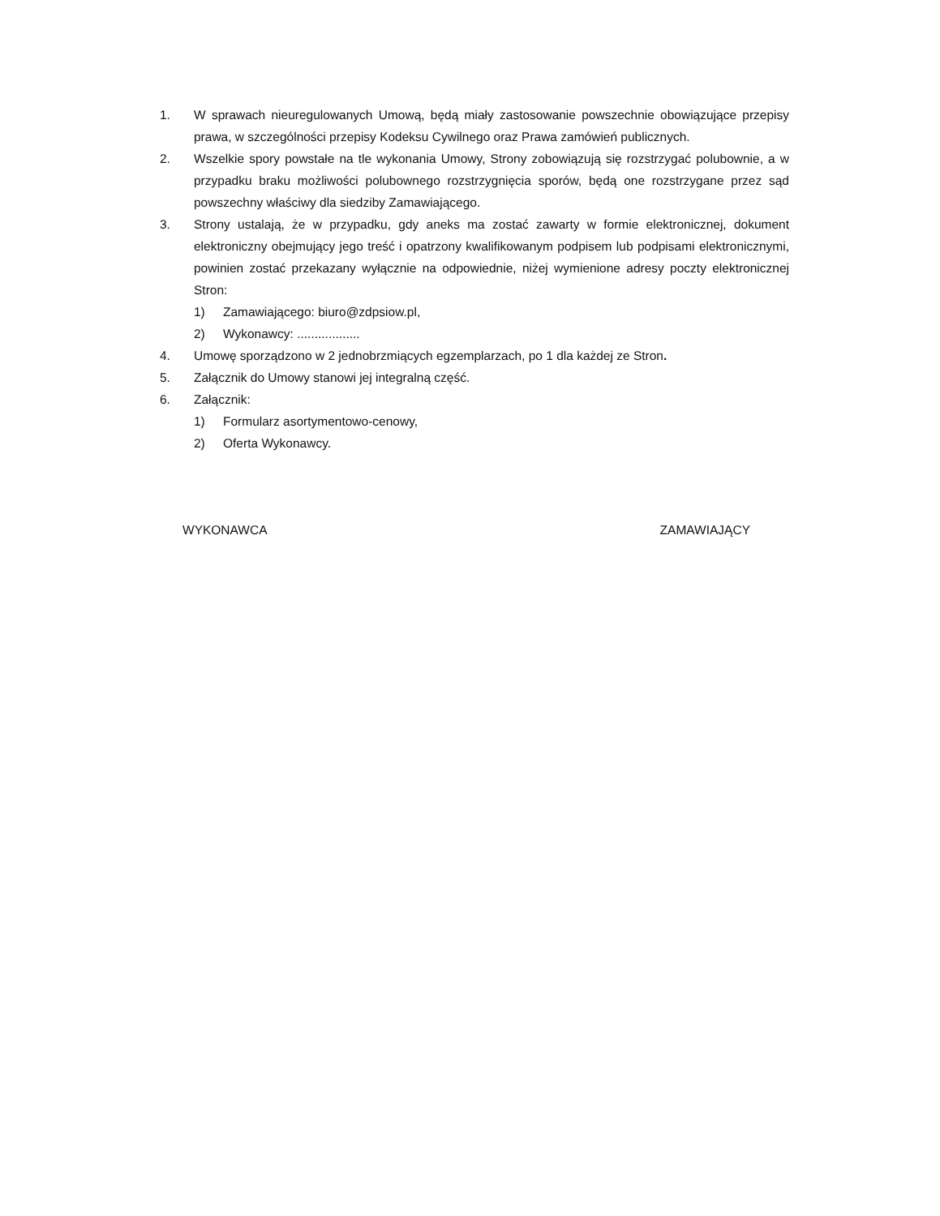1. W sprawach nieuregulowanych Umową, będą miały zastosowanie powszechnie obowiązujące przepisy prawa, w szczególności przepisy Kodeksu Cywilnego oraz Prawa zamówień publicznych.
2. Wszelkie spory powstałe na tle wykonania Umowy, Strony zobowiązują się rozstrzygać polubownie, a w przypadku braku możliwości polubownego rozstrzygnięcia sporów, będą one rozstrzygane przez sąd powszechny właściwy dla siedziby Zamawiającego.
3. Strony ustalają, że w przypadku, gdy aneks ma zostać zawarty w formie elektronicznej, dokument elektroniczny obejmujący jego treść i opatrzony kwalifikowanym podpisem lub podpisami elektronicznymi, powinien zostać przekazany wyłącznie na odpowiednie, niżej wymienione adresy poczty elektronicznej Stron:
1) Zamawiającego: biuro@zdpsiow.pl,
2) Wykonawcy: ..................
4. Umowę sporządzono w 2 jednobrzmiących egzemplarzach, po 1 dla każdej ze Stron.
5. Załącznik do Umowy stanowi jej integralną część.
6. Załącznik:
1) Formularz asortymentowo-cenowy,
2) Oferta Wykonawcy.
WYKONAWCA ZAMAWIAJĄCY